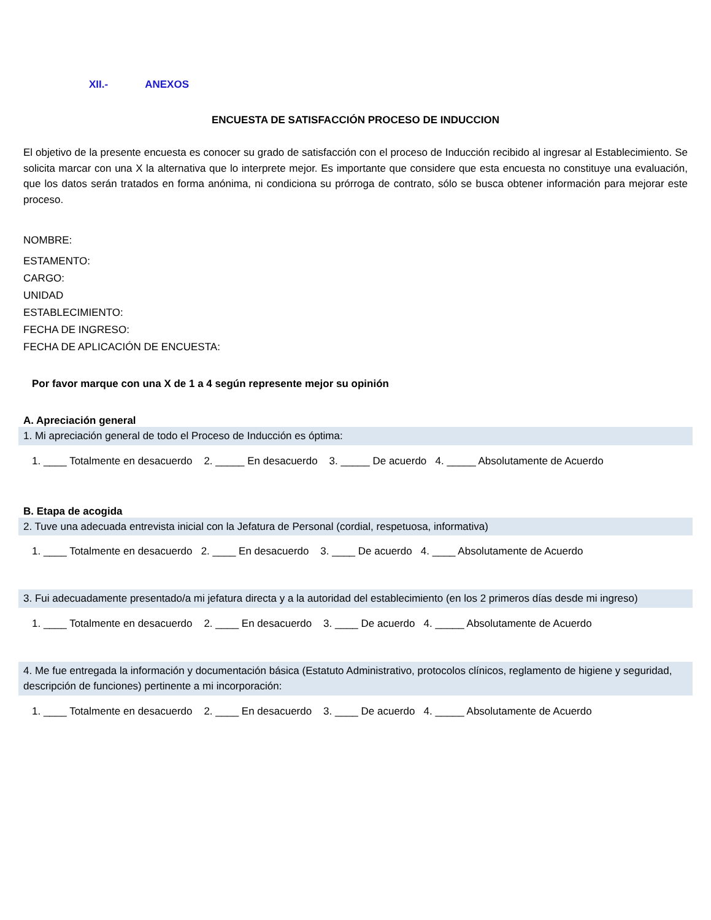XII.- ANEXOS
ENCUESTA DE SATISFACCIÓN PROCESO DE INDUCCION
El objetivo de la presente encuesta es conocer su grado de satisfacción con el proceso de Inducción recibido al ingresar al Establecimiento. Se solicita marcar con una X la alternativa que lo interprete mejor. Es importante que considere que esta encuesta no constituye una evaluación, que los datos serán tratados en forma anónima, ni condiciona su prórroga de contrato, sólo se busca obtener información para mejorar este proceso.
NOMBRE:
ESTAMENTO:
CARGO:
UNIDAD
ESTABLECIMIENTO:
FECHA DE INGRESO:
FECHA DE APLICACIÓN DE ENCUESTA:
Por favor marque con una X de 1 a 4 según represente mejor su opinión
A. Apreciación general
1. Mi apreciación general de todo el Proceso de Inducción es óptima:
1. ____ Totalmente en desacuerdo 2. _____ En desacuerdo 3. _____ De acuerdo 4. _____ Absolutamente de Acuerdo
B. Etapa de acogida
2. Tuve una adecuada entrevista inicial con la Jefatura de Personal (cordial, respetuosa, informativa)
1. ____ Totalmente en desacuerdo 2. ____ En desacuerdo 3. ____ De acuerdo 4. ____ Absolutamente de Acuerdo
3. Fui adecuadamente presentado/a mi jefatura directa y a la autoridad del establecimiento (en los 2 primeros días desde mi ingreso)
1. ____ Totalmente en desacuerdo 2. ____ En desacuerdo 3. ____ De acuerdo 4. _____ Absolutamente de Acuerdo
4. Me fue entregada la información y documentación básica (Estatuto Administrativo, protocolos clínicos, reglamento de higiene y seguridad, descripción de funciones) pertinente a mi incorporación:
1. ____ Totalmente en desacuerdo 2. ____ En desacuerdo 3. ____ De acuerdo 4. _____ Absolutamente de Acuerdo